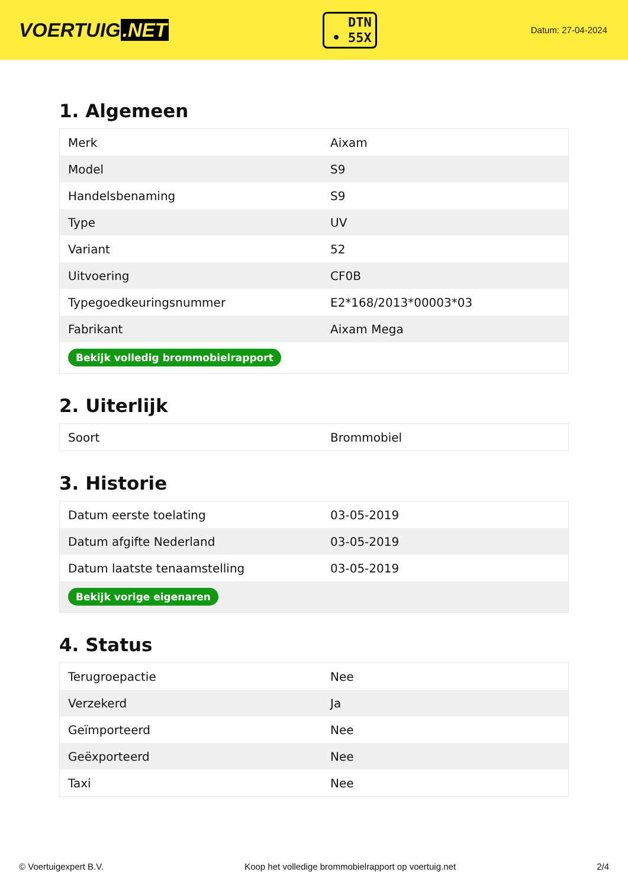VOERTUIG.NET
DTN
• 55X
Datum: 27-04-2024
1. Algemeen
| Merk | Aixam |
| Model | S9 |
| Handelsbenaming | S9 |
| Type | UV |
| Variant | 52 |
| Uitvoering | CF0B |
| Typegoedkeuringsnummer | E2*168/2013*00003*03 |
| Fabrikant | Aixam Mega |
| Bekijk volledig brommobielrapport | |
2. Uiterlijk
| Soort | Brommobiel |
3. Historie
| Datum eerste toelating | 03-05-2019 |
| Datum afgifte Nederland | 03-05-2019 |
| Datum laatste tenaamstelling | 03-05-2019 |
| Bekijk vorige eigenaren | |
4. Status
| Terugroepactie | Nee |
| Verzekerd | Ja |
| Geïmporteerd | Nee |
| Geëxporteerd | Nee |
| Taxi | Nee |
© Voertuigexpert B.V. Koop het volledige brommobielrapport op voertuig.net 2/4